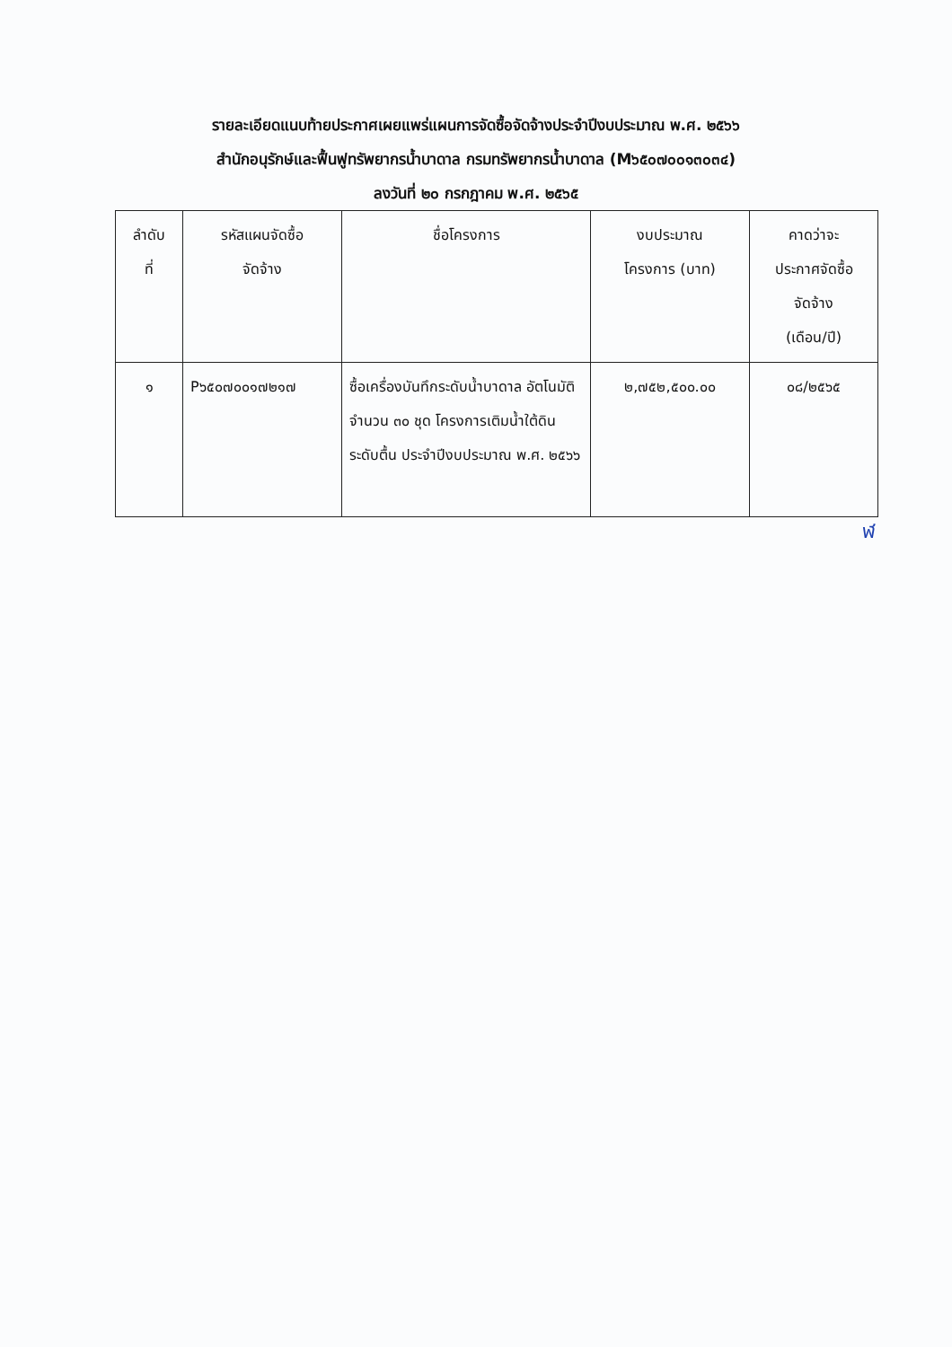รายละเอียดแนบท้ายประกาศเผยแพร่แผนการจัดซื้อจัดจ้างประจำปีงบประมาณ พ.ศ. ๒๕๖๖
สำนักอนุรักษ์และฟื้นฟูทรัพยากรน้ำบาดาล กรมทรัพยากรน้ำบาดาล (M๖๕๐๗๐๐๑๓๐๓๔)
ลงวันที่ ๒๐ กรกฎาคม พ.ศ. ๒๕๖๕
| ลำดับ ที่ | รหัสแผนจัดซื้อ จัดจ้าง | ชื่อโครงการ | งบประมาณ โครงการ (บาท) | คาดว่าจะ ประกาศจัดซื้อ จัดจ้าง (เดือน/ปี) |
| --- | --- | --- | --- | --- |
| ๑ | P๖๕๐๗๐๐๑๗๒๑๗ | ซื้อเครื่องบันทึกระดับน้ำบาดาล อัตโนมัติ จำนวน ๓๐ ชุด โครงการเติมน้ำใต้ดินระดับตื้น ประจำปีงบประมาณ พ.ศ. ๒๕๖๖ | ๒,๗๕๒,๕๐๐.๐๐ | ๐๘/๒๕๖๕ |
ฬ